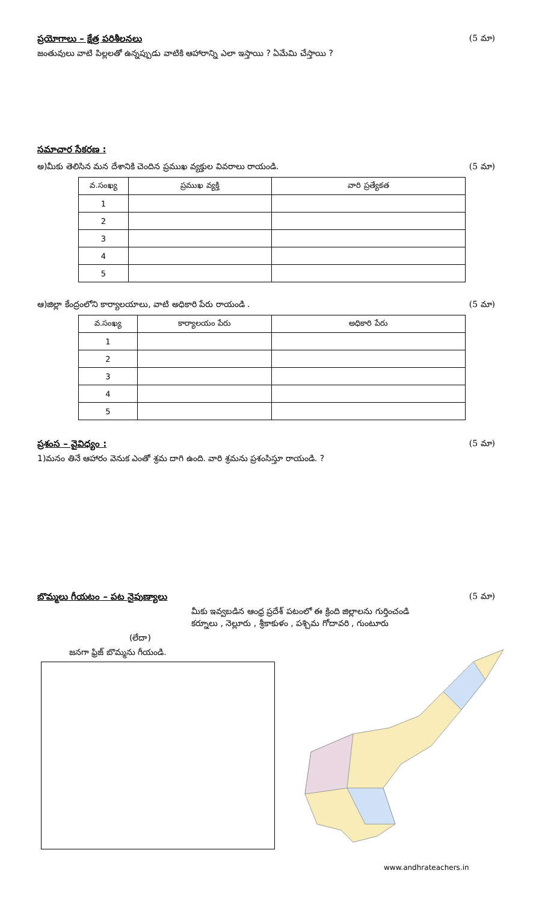ప్రయోగాలు – క్షేత్ర పరిశీలనలు (5 మా)
జంతువులు వాటి పిల్లలతో ఉన్నప్పుడు వాటికి ఆహారాన్ని ఎలా ఇస్తాయి ? ఏమేమి చేస్తాయి ?
సమాచార సేకరణ :
అ)మీకు తెలిసిన మన దేశానికి చెందిన ప్రముఖ వ్యక్తుల వివరాలు రాయండి. (5 మా)
| వ.సంఖ్య | ప్రముఖ వ్యక్తి | వారి ప్రత్యేకత |
| --- | --- | --- |
| 1 | | |
| 2 | | |
| 3 | | |
| 4 | | |
| 5 | | |
ఆ)జిల్లా కేంద్రంలోని కార్యాలయాలు, వాటి అధికారి పేరు రాయండి . (5 మా)
| వ.సంఖ్య | కార్యాలయం పేరు | అధికారి పేరు |
| --- | --- | --- |
| 1 | | |
| 2 | | |
| 3 | | |
| 4 | | |
| 5 | | |
ప్రశంస – వైవిధ్యం : (5 మా)
1)మనం తినే ఆహారం వెనుక ఎంతో శ్రమ దాగి ఉంది. వారి శ్రమను ప్రశంసిస్తూ రాయండి. ?
బొమ్మలు గీయటం – పట నైపుణ్యాలు (5 మా)
మీకు ఇవ్వబడిన ఆంధ్ర ప్రదేశ్ పటంలో ఈ క్రింది జిల్లాలను గుర్తించండి
కర్నూలు , నెల్లూరు , శ్రీకాకుళం , పశ్చిమ గోదావరి , గుంటూరు
(లేదా)
జనగా ఫ్రిజ్ బొమ్మను గీయండి.
www.andhrateachers.in